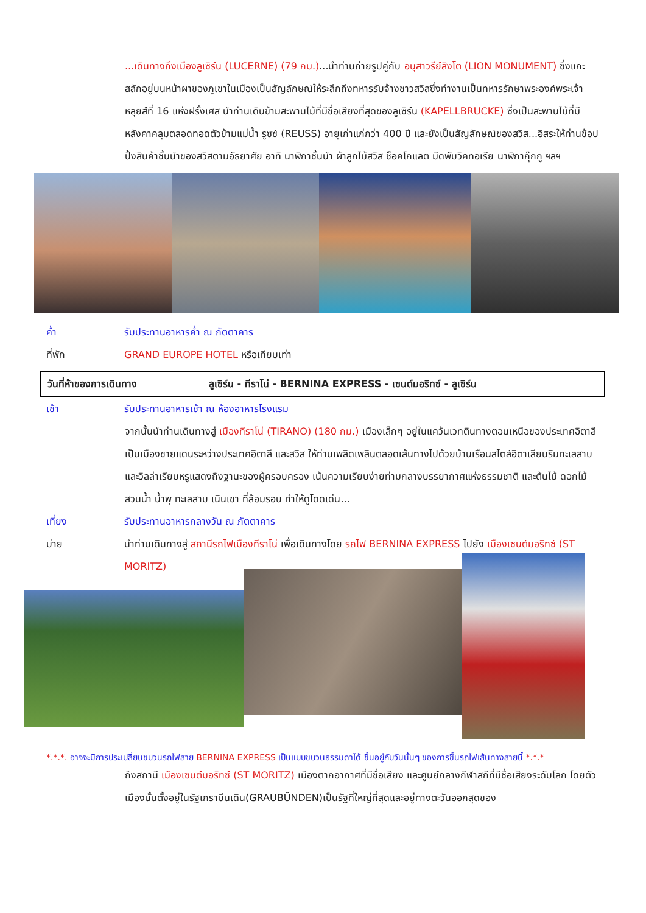...เดินทางถึงเมืองลูเซิร์น (LUCERNE) (79 กม.)...นำท่านถ่ายรูปคู่กับ อนุสาวรีย์สิงโต (LION MONUMENT) ซึ่งแกะสลักอยู่บนหน้าผาของภูเขาในเมืองเป็นสัญลักษณ์ให้ระลึกถึงทหารรับจ้างชาวสวิสซึ่งทำงานเป็นทหารรักษาพระองค์พระเจ้าหลุยส์ที่ 16 แห่งฝรั่งเศส นำท่านเดินข้ามสะพานไม้ที่มีชื่อเสียงที่สุดของลูเซิร์น (KAPELLBRUCKE) ซึ่งเป็นสะพานไม้ที่มีหลังคาคลุมตลอดทอดตัวข้ามแม่น้ำ รูซซ์ (REUSS) อายุเก่าแก่กว่า 400 ปี และยังเป็นสัญลักษณ์ของสวิส...อิสระให้ท่านช้อปปิ้งสินค้าชั้นนำของสวิสตามอัธยาศัย อาทิ นาฬิกาชั้นนำ ผ้าลูกไม้สวิส ช็อคโกแลต มีดพับวิคทอเรีย นาฬิกากุ๊กกู ฯลฯ
ค่ำ รับประทานอาหารค่ำ ณ ภัตตาคาร
ที่พัก GRAND EUROPE HOTEL หรือเทียบเท่า
วันที่ห้าของการเดินทาง ลูเซิร์น - ทีราโน่ - BERNINA EXPRESS - เซนต์มอริทซ์ - ลูเซิร์น
เช้า รับประทานอาหารเช้า ณ ห้องอาหารโรงแรม
จากนั้นนำท่านเดินทางสู่ เมืองทีราโน่ (TIRANO) (180 กม.) เมืองเล็กๆ อยู่ในแคว้นเวทตินทางตอนเหนือของประเทศอิตาลี เป็นเมืองชายแดนระหว่างประเทศอิตาลี และสวิส ให้ท่านเพลิดเพลินตลอดเส้นทางไปด้วยบ้านเรือนสไตล์อิตาเลียนริมทะเลสาบ และวิลล่าเรียบหรูแสดงถึงฐานะของผู้ครอบครอง เน้นความเรียบง่ายท่ามกลางบรรยากาศแห่งธรรมชาติ และต้นไม้ ดอกไม้ สวนน้ำ น้ำพุ ทะเลสาบ เนินเขา ที่ล้อมรอบ ทำให้ดูโดดเด่น...
เที่ยง รับประทานอาหารกลางวัน ณ ภัตตาคาร
บ่าย นำท่านเดินทางสู่ สถานีรถไฟเมืองทีราโน่ เพื่อเดินทางโดย รถไฟ BERNINA EXPRESS ไปยัง เมืองเซนต์มอริทซ์ (ST MORITZ)
*.*.*. อาจจะมีการประเปลี่ยนขบวนรถไฟสาย BERNINA EXPRESS เป็นแบบขบวนธรรมดาได้ ขึ้นอยู่กับวันนั้นๆ ของการขึ้นรถไฟเส้นทางสายนี้ *.*.*
ถึงสถานี เมืองเซนต์มอริทซ์ (ST MORITZ) เมืองตากอากาศที่มีชื่อเสียง และศูนย์กลางกีฬาสกีที่มีชื่อเสียงระดับโลก โดยตัวเมืองนั้นตั้งอยู่ในรัฐเกราบึนเดิน(GRAUBÜNDEN)เป็นรัฐที่ใหญ่ที่สุดและอยู่ทางตะวันออกสุดของ